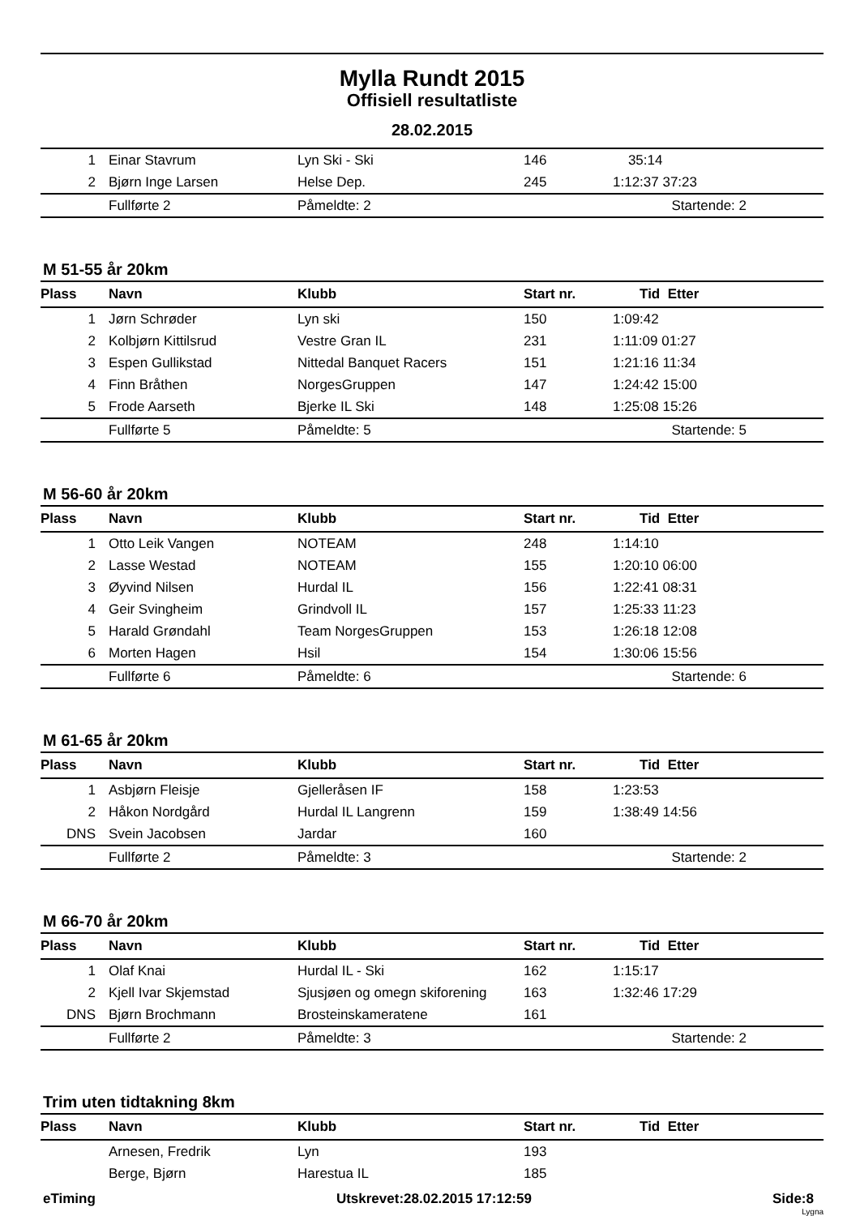Mylla Rundt 2015
Offisiell resultatliste
28.02.2015
| 1 | Einar Stavrum | Lyn Ski - Ski | 146 | 35:14 |
| 2 | Bjørn Inge Larsen | Helse Dep. | 245 | 1:12:37 37:23 |
| | Fullførte 2 | Påmeldte: 2 | | Startende: 2 |
M 51-55 år 20km
| Plass | Navn | Klubb | Start nr. | Tid Etter |
| --- | --- | --- | --- | --- |
| 1 | Jørn Schrøder | Lyn ski | 150 | 1:09:42 |
| 2 | Kolbjørn Kittilsrud | Vestre Gran IL | 231 | 1:11:09 01:27 |
| 3 | Espen Gullikstad | Nittedal Banquet Racers | 151 | 1:21:16 11:34 |
| 4 | Finn Bråthen | NorgesGruppen | 147 | 1:24:42 15:00 |
| 5 | Frode Aarseth | Bjerke IL Ski | 148 | 1:25:08 15:26 |
| | Fullførte 5 | Påmeldte: 5 | | Startende: 5 |
M 56-60 år 20km
| Plass | Navn | Klubb | Start nr. | Tid Etter |
| --- | --- | --- | --- | --- |
| 1 | Otto Leik Vangen | NOTEAM | 248 | 1:14:10 |
| 2 | Lasse Westad | NOTEAM | 155 | 1:20:10 06:00 |
| 3 | Øyvind Nilsen | Hurdal IL | 156 | 1:22:41 08:31 |
| 4 | Geir Svingheim | Grindvoll IL | 157 | 1:25:33 11:23 |
| 5 | Harald Grøndahl | Team NorgesGruppen | 153 | 1:26:18 12:08 |
| 6 | Morten Hagen | Hsil | 154 | 1:30:06 15:56 |
| | Fullførte 6 | Påmeldte: 6 | | Startende: 6 |
M 61-65 år 20km
| Plass | Navn | Klubb | Start nr. | Tid Etter |
| --- | --- | --- | --- | --- |
| 1 | Asbjørn Fleisje | Gjelleråsen IF | 158 | 1:23:53 |
| 2 | Håkon Nordgård | Hurdal IL Langrenn | 159 | 1:38:49 14:56 |
| DNS | Svein Jacobsen | Jardar | 160 | |
| | Fullførte 2 | Påmeldte: 3 | | Startende: 2 |
M 66-70 år 20km
| Plass | Navn | Klubb | Start nr. | Tid Etter |
| --- | --- | --- | --- | --- |
| 1 | Olaf Knai | Hurdal IL - Ski | 162 | 1:15:17 |
| 2 | Kjell Ivar Skjemstad | Sjusjøen og omegn skiforening | 163 | 1:32:46 17:29 |
| DNS | Bjørn Brochmann | Brosteinskameratene | 161 | |
| | Fullførte 2 | Påmeldte: 3 | | Startende: 2 |
Trim uten tidtakning 8km
| Plass | Navn | Klubb | Start nr. | Tid Etter |
| --- | --- | --- | --- | --- |
| | Arnesen, Fredrik | Lyn | 193 | |
| | Berge, Bjørn | Harestua IL | 185 | |
eTiming Utskrevet:28.02.2015 17:12:59 Side:8
Lygna